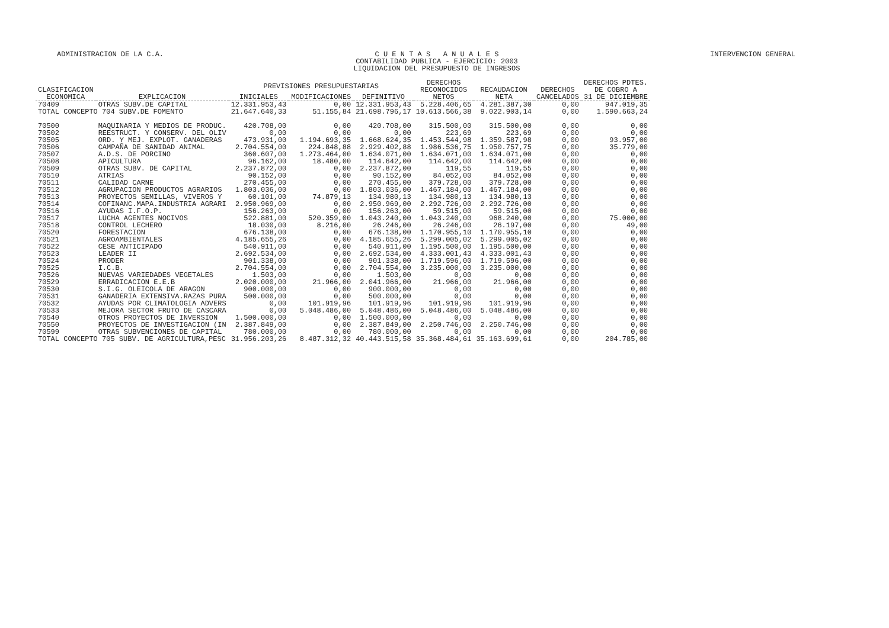ADMINISTRACION DE LA C.A. C U E N T A S A N U A L E S
CONTABILIDAD PUBLICA - EJERCICIO: 2003
LIQUIDACION DEL PRESUPUESTO DE INGRESOS
INTERVENCION GENERAL
| CLASIFICACION ECONOMICA | EXPLICACION | PREVISIONES PRESUPUESTARIAS | | | DERECHOS RECONOCIDOS NETOS | RECAUDACION NETA | DERECHOS CANCELADOS | DERECHOS PDTES. DE COBRO A 31 DE DICIEMBRE |
| --- | --- | --- | --- | --- | --- | --- | --- | --- |
| | | INICIALES | MODIFICACIONES | DEFINITIVO | | | | |
| 70409 | OTRAS SUBV.DE CAPITAL | 12.331.953,43 | 0,00 | 12.331.953,43 | 5.228.406,65 | 4.281.387,30 | 0,00 | 947.019,35 |
| TOTAL CONCEPTO 704 SUBV.DE FOMENTO | | 21.647.640,33 | 51.155,84 | 21.698.796,17 | 10.613.566,38 | 9.022.903,14 | 0,00 | 1.590.663,24 |
| 70500 | MAQUINARIA Y MEDIOS DE PRODUC. | 420.708,00 | 0,00 | 420.708,00 | 315.500,00 | 315.500,00 | 0,00 | 0,00 |
| 70502 | REESTRUCT. Y CONSERV. DEL OLIV | 0,00 | 0,00 | 0,00 | 223,69 | 223,69 | 0,00 | 0,00 |
| 70505 | ORD. Y MEJ. EXPLOT. GANADERAS | 473.931,00 | 1.194.693,35 | 1.668.624,35 | 1.453.544,98 | 1.359.587,98 | 0,00 | 93.957,00 |
| 70506 | CAMPAÑA DE SANIDAD ANIMAL | 2.704.554,00 | 224.848,88 | 2.929.402,88 | 1.986.536,75 | 1.950.757,75 | 0,00 | 35.779,00 |
| 70507 | A.D.S. DE PORCINO | 360.607,00 | 1.273.464,00 | 1.634.071,00 | 1.634.071,00 | 1.634.071,00 | 0,00 | 0,00 |
| 70508 | APICULTURA | 96.162,00 | 18.480,00 | 114.642,00 | 114.642,00 | 114.642,00 | 0,00 | 0,00 |
| 70509 | OTRAS SUBV. DE CAPITAL | 2.237.872,00 | 0,00 | 2.237.872,00 | 119,55 | 119,55 | 0,00 | 0,00 |
| 70510 | ATRIAS | 90.152,00 | 0,00 | 90.152,00 | 84.052,00 | 84.052,00 | 0,00 | 0,00 |
| 70511 | CALIDAD CARNE | 270.455,00 | 0,00 | 270.455,00 | 379.728,00 | 379.728,00 | 0,00 | 0,00 |
| 70512 | AGRUPACION PRODUCTOS AGRARIOS | 1.803.036,00 | 0,00 | 1.803.036,00 | 1.467.184,00 | 1.467.184,00 | 0,00 | 0,00 |
| 70513 | PROYECTOS SEMILLAS, VIVEROS Y | 60.101,00 | 74.879,13 | 134.980,13 | 134.980,13 | 134.980,13 | 0,00 | 0,00 |
| 70514 | COFINANC.MAPA.INDUSTRIA AGRARI | 2.950.969,00 | 0,00 | 2.950.969,00 | 2.292.726,00 | 2.292.726,00 | 0,00 | 0,00 |
| 70516 | AYUDAS I.F.O.P. | 156.263,00 | 0,00 | 156.263,00 | 59.515,00 | 59.515,00 | 0,00 | 0,00 |
| 70517 | LUCHA AGENTES NOCIVOS | 522.881,00 | 520.359,00 | 1.043.240,00 | 1.043.240,00 | 968.240,00 | 0,00 | 75.000,00 |
| 70518 | CONTROL LECHERO | 18.030,00 | 8.216,00 | 26.246,00 | 26.246,00 | 26.197,00 | 0,00 | 49,00 |
| 70520 | FORESTACION | 676.138,00 | 0,00 | 676.138,00 | 1.170.955,10 | 1.170.955,10 | 0,00 | 0,00 |
| 70521 | AGROAMBIENTALES | 4.185.655,26 | 0,00 | 4.185.655,26 | 5.299.005,02 | 5.299.005,02 | 0,00 | 0,00 |
| 70522 | CESE ANTICIPADO | 540.911,00 | 0,00 | 540.911,00 | 1.195.500,00 | 1.195.500,00 | 0,00 | 0,00 |
| 70523 | LEADER II | 2.692.534,00 | 0,00 | 2.692.534,00 | 4.333.001,43 | 4.333.001,43 | 0,00 | 0,00 |
| 70524 | PRODER | 901.338,00 | 0,00 | 901.338,00 | 1.719.596,00 | 1.719.596,00 | 0,00 | 0,00 |
| 70525 | I.C.B. | 2.704.554,00 | 0,00 | 2.704.554,00 | 3.235.000,00 | 3.235.000,00 | 0,00 | 0,00 |
| 70526 | NUEVAS VARIEDADES VEGETALES | 1.503,00 | 0,00 | 1.503,00 | 0,00 | 0,00 | 0,00 | 0,00 |
| 70529 | ERRADICACION E.E.B | 2.020.000,00 | 21.966,00 | 2.041.966,00 | 21.966,00 | 21.966,00 | 0,00 | 0,00 |
| 70530 | S.I.G. OLEICOLA DE ARAGON | 900.000,00 | 0,00 | 900.000,00 | 0,00 | 0,00 | 0,00 | 0,00 |
| 70531 | GANADERIA EXTENSIVA.RAZAS PURA | 500.000,00 | 0,00 | 500.000,00 | 0,00 | 0,00 | 0,00 | 0,00 |
| 70532 | AYUDAS POR CLIMATOLOGIA ADVERS | 0,00 | 101.919,96 | 101.919,96 | 101.919,96 | 101.919,96 | 0,00 | 0,00 |
| 70533 | MEJORA SECTOR FRUTO DE CASCARA | 0,00 | 5.048.486,00 | 5.048.486,00 | 5.048.486,00 | 5.048.486,00 | 0,00 | 0,00 |
| 70540 | OTROS PROYECTOS DE INVERSION | 1.500.000,00 | 0,00 | 1.500.000,00 | 0,00 | 0,00 | 0,00 | 0,00 |
| 70550 | PROYECTOS DE INVESTIGACION (IN | 2.387.849,00 | 0,00 | 2.387.849,00 | 2.250.746,00 | 2.250.746,00 | 0,00 | 0,00 |
| 70599 | OTRAS SUBVENCIONES DE CAPITAL | 780.000,00 | 0,00 | 780.000,00 | 0,00 | 0,00 | 0,00 | 0,00 |
| TOTAL CONCEPTO 705 SUBV. DE AGRICULTURA,PESC | | 31.956.203,26 | 8.487.312,32 | 40.443.515,58 | 35.368.484,61 | 35.163.699,61 | 0,00 | 204.785,00 |